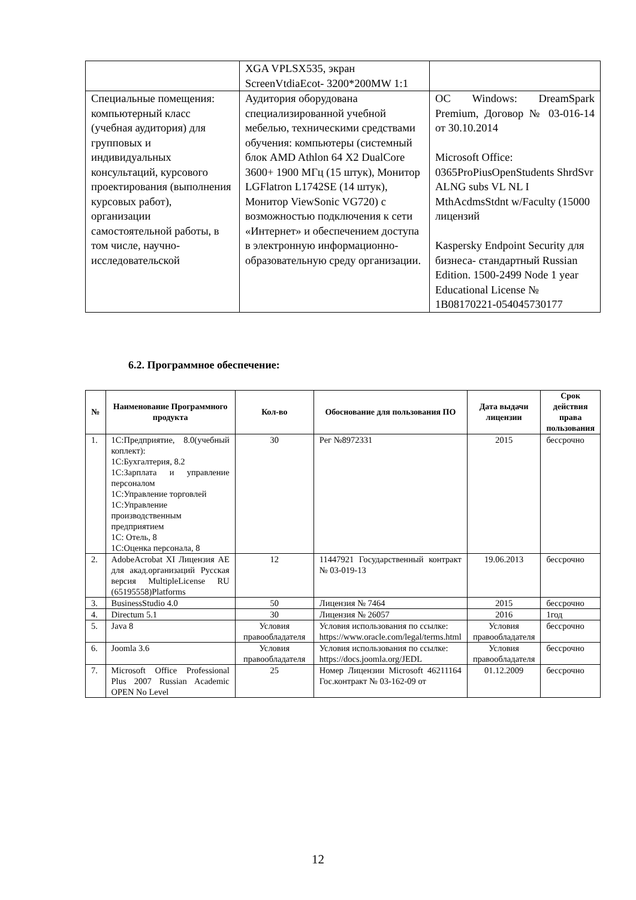| | XGA VPLSX535, экран ScreenVtdiaEcot- 3200*200MW 1:1 | |
| Специальные помещения: компьютерный класс (учебная аудитория) для групповых и индивидуальных консультаций, курсового проектирования (выполнения курсовых работ), организации самостоятельной работы, в том числе, научно-исследовательской | Аудитория оборудована специализированной учебной мебелью, техническими средствами обучения: компьютеры (системный блок AMD Athlon 64 X2 DualCore 3600+ 1900 МГц (15 штук), Монитор LGFlatron L1742SE (14 штук), Монитор ViewSonic VG720) с возможностью подключения к сети «Интернет» и обеспечением доступа в электронную информационно-образовательную среду организации. | ОС Windows: DreamSpark Premium, Договор № 03-016-14 от 30.10.2014 Microsoft Office: 0365ProPiusOpenStudents ShrdSvr ALNG subs VL NL I MthAcdmsStdnt w/Faculty (15000 лицензий Kaspersky Endpoint Security для бизнеса- стандартный Russian Edition. 1500-2499 Node 1 year Educational License № 1B08170221-054045730177 |
6.2. Программное обеспечение:
| № | Наименование Программного продукта | Кол-во | Обоснование для пользования ПО | Дата выдачи лицензии | Срок действия права пользования |
| --- | --- | --- | --- | --- | --- |
| 1. | 1С:Предприятие, 8.0(учебный коплект): 1С:Бухгалтерия, 8.2 1С:Зарплата и управление персоналом 1С:Управление торговлей 1С:Управление производственным предприятием 1С: Отель, 8 1С:Оценка персонала, 8 | 30 | Рег №8972331 | 2015 | бессрочно |
| 2. | AdobeAcrobat XI Лицензия AE для акад.организаций Русская версия MultipleLicense RU (65195558)Platforms | 12 | 11447921 Государственный контракт № 03-019-13 | 19.06.2013 | бессрочно |
| 3. | BusinessStudio 4.0 | 50 | Лицензия № 7464 | 2015 | бессрочно |
| 4. | Directum 5.1 | 30 | Лицензия № 26057 | 2016 | 1год |
| 5. | Java 8 | Условия правообладателя | Условия использования по ссылке: https://www.oracle.com/legal/terms.html | Условия правообладателя | бессрочно |
| 6. | Joomla 3.6 | Условия правообладателя | Условия использования по ссылке: https://docs.joomla.org/JEDL | Условия правообладателя | бессрочно |
| 7. | Microsoft Office Professional Plus 2007 Russian Academic OPEN No Level | 25 | Номер Лицензии Microsoft 46211164 Гос.контракт № 03-162-09 от | 01.12.2009 | бессрочно |
12